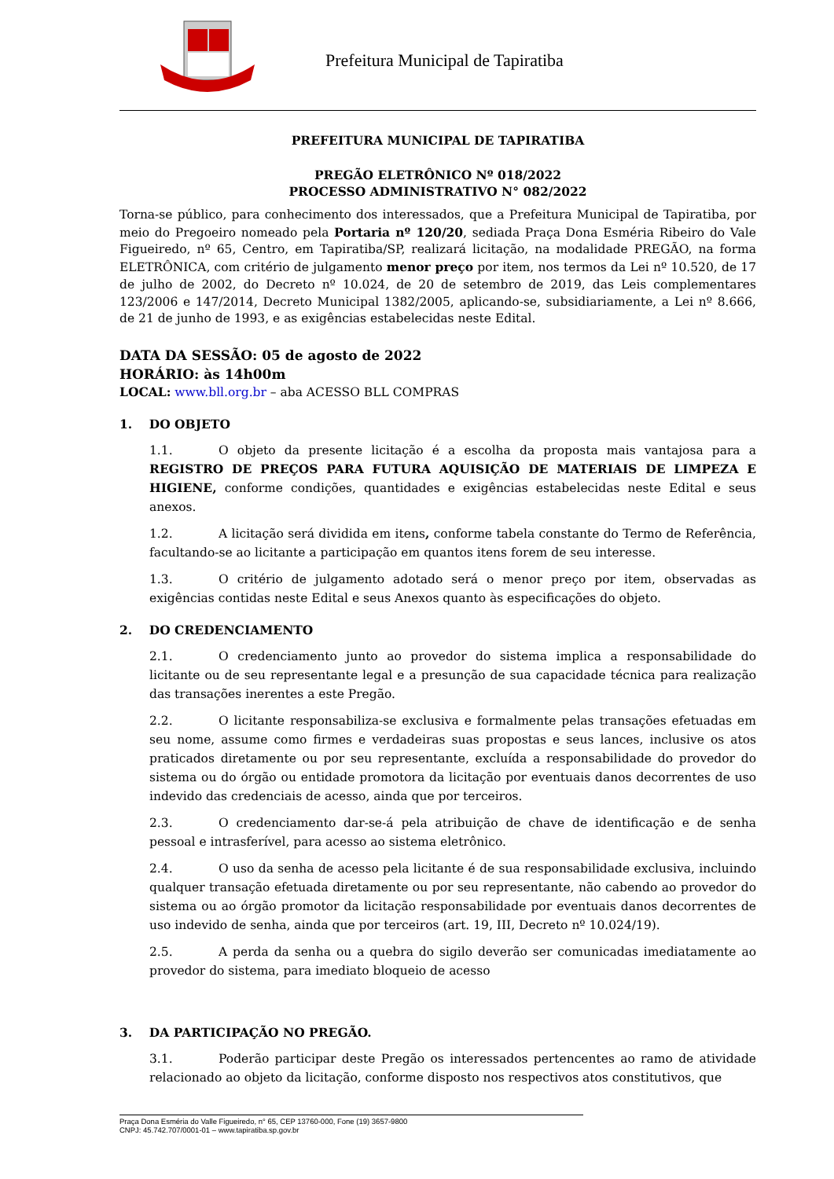Prefeitura Municipal de Tapiratiba
PREFEITURA MUNICIPAL DE TAPIRATIBA
PREGÃO ELETRÔNICO Nº 018/2022
PROCESSO ADMINISTRATIVO N° 082/2022
Torna-se público, para conhecimento dos interessados, que a Prefeitura Municipal de Tapiratiba, por meio do Pregoeiro nomeado pela Portaria nº 120/20, sediada Praça Dona Esméria Ribeiro do Vale Figueiredo, nº 65, Centro, em Tapiratiba/SP, realizará licitação, na modalidade PREGÃO, na forma ELETRÔNICA, com critério de julgamento menor preço por item, nos termos da Lei nº 10.520, de 17 de julho de 2002, do Decreto nº 10.024, de 20 de setembro de 2019, das Leis complementares 123/2006 e 147/2014, Decreto Municipal 1382/2005, aplicando-se, subsidiariamente, a Lei nº 8.666, de 21 de junho de 1993, e as exigências estabelecidas neste Edital.
DATA DA SESSÃO: 05 de agosto de 2022
HORÁRIO: às 14h00m
LOCAL: www.bll.org.br – aba ACESSO BLL COMPRAS
1. DO OBJETO
1.1. O objeto da presente licitação é a escolha da proposta mais vantajosa para a REGISTRO DE PREÇOS PARA FUTURA AQUISIÇÃO DE MATERIAIS DE LIMPEZA E HIGIENE, conforme condições, quantidades e exigências estabelecidas neste Edital e seus anexos.
1.2. A licitação será dividida em itens, conforme tabela constante do Termo de Referência, facultando-se ao licitante a participação em quantos itens forem de seu interesse.
1.3. O critério de julgamento adotado será o menor preço por item, observadas as exigências contidas neste Edital e seus Anexos quanto às especificações do objeto.
2. DO CREDENCIAMENTO
2.1. O credenciamento junto ao provedor do sistema implica a responsabilidade do licitante ou de seu representante legal e a presunção de sua capacidade técnica para realização das transações inerentes a este Pregão.
2.2. O licitante responsabiliza-se exclusiva e formalmente pelas transações efetuadas em seu nome, assume como firmes e verdadeiras suas propostas e seus lances, inclusive os atos praticados diretamente ou por seu representante, excluída a responsabilidade do provedor do sistema ou do órgão ou entidade promotora da licitação por eventuais danos decorrentes de uso indevido das credenciais de acesso, ainda que por terceiros.
2.3. O credenciamento dar-se-á pela atribuição de chave de identificação e de senha pessoal e intrasferível, para acesso ao sistema eletrônico.
2.4. O uso da senha de acesso pela licitante é de sua responsabilidade exclusiva, incluindo qualquer transação efetuada diretamente ou por seu representante, não cabendo ao provedor do sistema ou ao órgão promotor da licitação responsabilidade por eventuais danos decorrentes de uso indevido de senha, ainda que por terceiros (art. 19, III, Decreto nº 10.024/19).
2.5. A perda da senha ou a quebra do sigilo deverão ser comunicadas imediatamente ao provedor do sistema, para imediato bloqueio de acesso
3. DA PARTICIPAÇÃO NO PREGÃO.
3.1. Poderão participar deste Pregão os interessados pertencentes ao ramo de atividade relacionado ao objeto da licitação, conforme disposto nos respectivos atos constitutivos, que
Praça Dona Esméria do Valle Figueiredo, n° 65, CEP 13760-000, Fone (19) 3657-9800
CNPJ: 45.742.707/0001-01 – www.tapiratiba.sp.gov.br